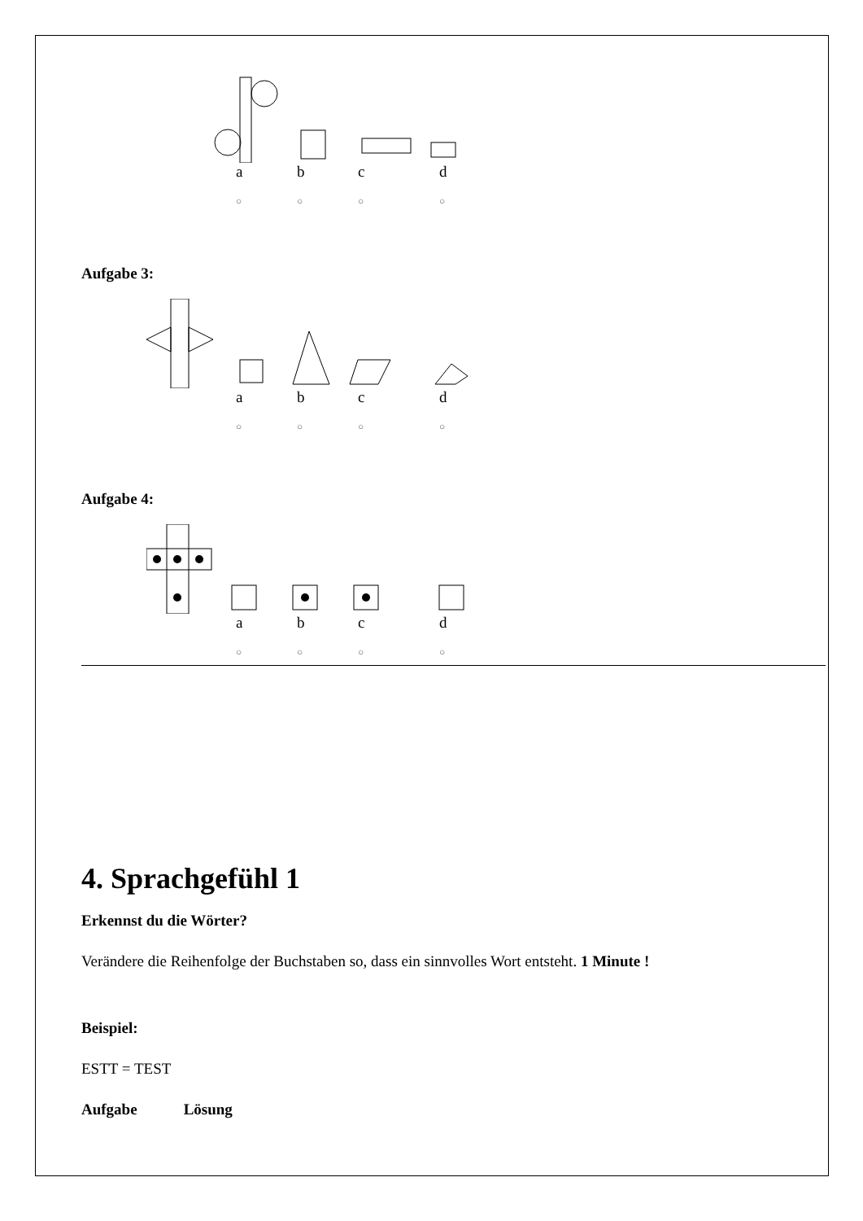abcd
○ ○ ○ ○
Aufgabe 3:
abcd
○ ○ ○ ○
Aufgabe 4:
abcd
○ ○ ○ ○
4. Sprachgefühl 1
Erkennst du die Wörter?
Verändere die Reihenfolge der Buchstaben so, dass ein sinnvolles Wort entsteht. 1 Minute !
Beispiel:
ESTT = TEST
Aufgabe Lösung